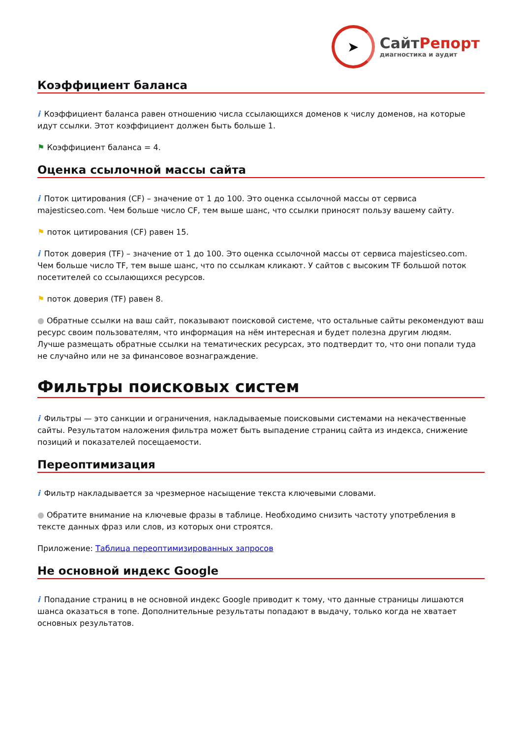➤
СайтРепорт
диагностика и аудит
Коэффициент баланса
i Коэффициент баланса равен отношению числа ссылающихся доменов к числу доменов, на которые идут ссылки. Этот коэффициент должен быть больше 1.
⚑ Коэффициент баланса = 4.
Оценка ссылочной массы сайта
i Поток цитирования (CF) – значение от 1 до 100. Это оценка ссылочной массы от сервиса majesticseo.com. Чем больше число CF, тем выше шанс, что ссылки приносят пользу вашему сайту.
⚑ поток цитирования (CF) равен 15.
i Поток доверия (TF) – значение от 1 до 100. Это оценка ссылочной массы от сервиса majesticseo.com. Чем больше число TF, тем выше шанс, что по ссылкам кликают. У сайтов с высоким TF большой поток посетителей со ссылающихся ресурсов.
⚑ поток доверия (TF) равен 8.
● Обратные ссылки на ваш сайт, показывают поисковой системе, что остальные сайты рекомендуют ваш ресурс своим пользователям, что информация на нём интересная и будет полезна другим людям.
Лучше размещать обратные ссылки на тематических ресурсах, это подтвердит то, что они попали туда не случайно или не за финансовое вознаграждение.
Фильтры поисковых систем
i Фильтры — это санкции и ограничения, накладываемые поисковыми системами на некачественные сайты. Результатом наложения фильтра может быть выпадение страниц сайта из индекса, снижение позиций и показателей посещаемости.
Переоптимизация
i Фильтр накладывается за чрезмерное насыщение текста ключевыми словами.
● Обратите внимание на ключевые фразы в таблице. Необходимо снизить частоту употребления в тексте данных фраз или слов, из которых они строятся.
Приложение: Таблица переоптимизированных запросов
Не основной индекс Google
i Попадание страниц в не основной индекс Google приводит к тому, что данные страницы лишаются шанса оказаться в топе. Дополнительные результаты попадают в выдачу, только когда не хватает основных результатов.